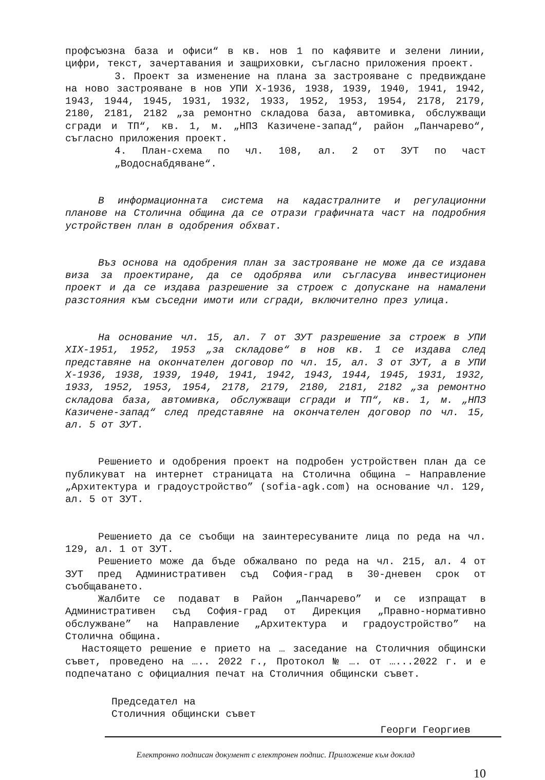профсъюзна база и офиси“ в кв. нов 1 по кафявите и зелени линии, цифри, текст, зачертавания и защриховки, съгласно приложения проект.
3. Проект за изменение на плана за застрояване с предвиждане на ново застрояване в нов УПИ Х-1936, 1938, 1939, 1940, 1941, 1942, 1943, 1944, 1945, 1931, 1932, 1933, 1952, 1953, 1954, 2178, 2179, 2180, 2181, 2182 „за ремонтно складова база, автомивка, обслужващи сгради и ТП“, кв. 1, м. „НПЗ Казичене-запад“, район „Панчарево“, съгласно приложения проект.
4. План-схема по чл. 108, ал. 2 от ЗУТ по част „Водоснабдяване“.
В информационната система на кадастралните и регулационни планове на Столична община да се отрази графичната част на подробния устройствен план в одобрения обхват.
Въз основа на одобрения план за застрояване не може да се издава виза за проектиране, да се одобрява или съгласува инвестиционен проект и да се издава разрешение за строеж с допускане на намалени разстояния към съседни имоти или сгради, включително през улица.
На основание чл. 15, ал. 7 от ЗУТ разрешение за строеж в УПИ XIX-1951, 1952, 1953 „за складове“ в нов кв. 1 се издава след представяне на окончателен договор по чл. 15, ал. 3 от ЗУТ, а в УПИ Х-1936, 1938, 1939, 1940, 1941, 1942, 1943, 1944, 1945, 1931, 1932, 1933, 1952, 1953, 1954, 2178, 2179, 2180, 2181, 2182 „за ремонтно складова база, автомивка, обслужващи сгради и ТП“, кв. 1, м. „НПЗ Казичене-запад“ след представяне на окончателен договор по чл. 15, ал. 5 от ЗУТ.
Решението и одобрения проект на подробен устройствен план да се публикуват на интернет страницата на Столична община – Направление „Архитектура и градоустройство” (sofia-agk.com) на основание чл. 129, ал. 5 от ЗУТ.
Решението да се съобщи на заинтересуваните лица по реда на чл. 129, ал. 1 от ЗУТ.
Решението може да бъде обжалвано по реда на чл. 215, ал. 4 от ЗУТ пред Административен съд София-град в 30-дневен срок от съобщаването.
Жалбите се подават в Район „Панчарево” и се изпращат в Административен съд София-град от Дирекция „Правно-нормативно обслужване” на Направление „Архитектура и градоустройство” на Столична община.
Настоящето решение е прието на … заседание на Столичния общински съвет, проведено на ….. 2022 г., Протокол № …. от …...2022 г. и е подпечатано с официалния печат на Столичния общински съвет.
Председател на
Столичния общински съвет
Георги Георгиев
Електронно подписан документ с електронен подпис. Приложение към доклад
10